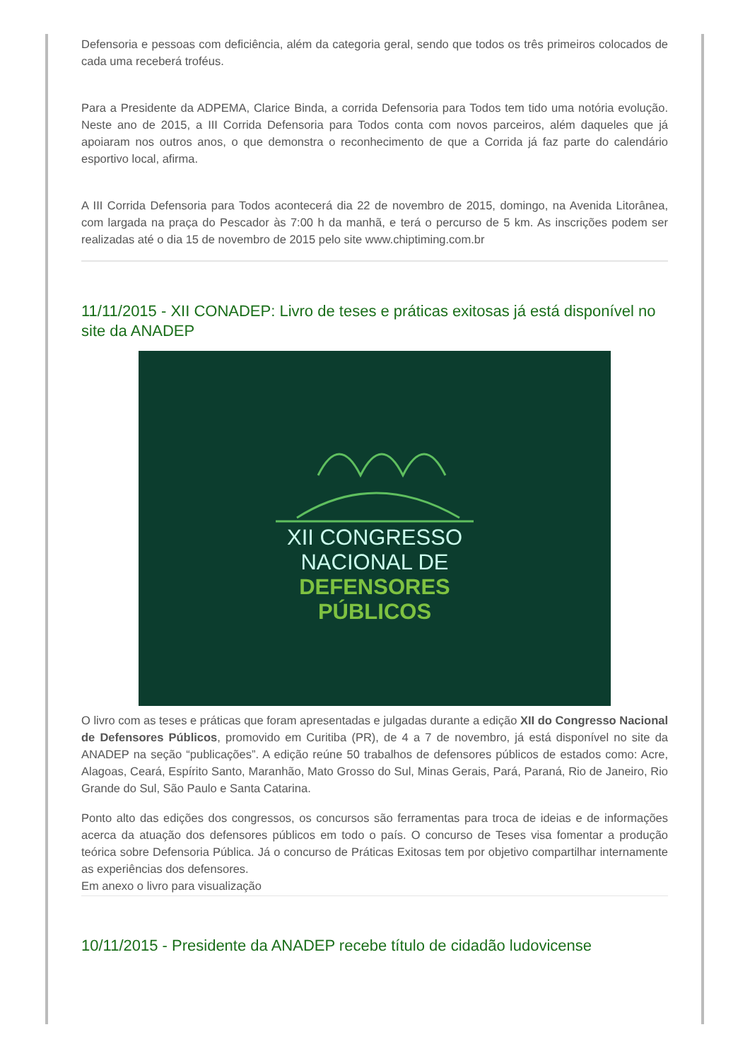Defensoria e pessoas com deficiência, além da categoria geral, sendo que todos os três primeiros colocados de cada uma receberá troféus.
Para a Presidente da ADPEMA, Clarice Binda, a corrida Defensoria para Todos tem tido uma notória evolução. Neste ano de 2015, a III Corrida Defensoria para Todos conta com novos parceiros, além daqueles que já apoiaram nos outros anos, o que demonstra o reconhecimento de que a Corrida já faz parte do calendário esportivo local, afirma.
A III Corrida Defensoria para Todos acontecerá dia 22 de novembro de 2015, domingo, na Avenida Litorânea, com largada na praça do Pescador às 7:00 h da manhã, e terá o percurso de 5 km. As inscrições podem ser realizadas até o dia 15 de novembro de 2015 pelo site www.chiptiming.com.br
11/11/2015 - XII CONADEP: Livro de teses e práticas exitosas já está disponível no site da ANADEP
XII CONGRESSO
NACIONAL DE
DEFENSORES
PÚBLICOS
O livro com as teses e práticas que foram apresentadas e julgadas durante a edição XII do Congresso Nacional de Defensores Públicos, promovido em Curitiba (PR), de 4 a 7 de novembro, já está disponível no site da ANADEP na seção “publicações”. A edição reúne 50 trabalhos de defensores públicos de estados como: Acre, Alagoas, Ceará, Espírito Santo, Maranhão, Mato Grosso do Sul, Minas Gerais, Pará, Paraná, Rio de Janeiro, Rio Grande do Sul, São Paulo e Santa Catarina.
Ponto alto das edições dos congressos, os concursos são ferramentas para troca de ideias e de informações acerca da atuação dos defensores públicos em todo o país. O concurso de Teses visa fomentar a produção teórica sobre Defensoria Pública. Já o concurso de Práticas Exitosas tem por objetivo compartilhar internamente as experiências dos defensores.
Em anexo o livro para visualização
10/11/2015 - Presidente da ANADEP recebe título de cidadão ludovicense